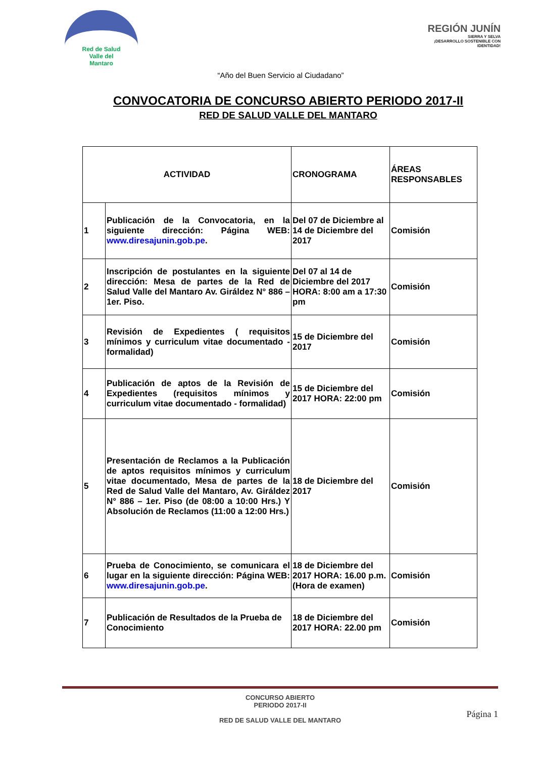Red de Salud
Valle del
Mantaro
REGIÓN JUNÍN
SIERRA Y SELVA
¡DESARROLLO SOSTENIBLE CON IDENTIDAD!
“Año del Buen Servicio al Ciudadano”
CONVOCATORIA DE CONCURSO ABIERTO PERIODO 2017-II
RED DE SALUD VALLE DEL MANTARO
| ACTIVIDAD | | CRONOGRAMA | ÁREAS RESPONSABLES |
| --- | --- | --- | --- |
| 1 | Publicación de la Convocatoria, en la siguiente dirección: Página WEB: www.diresajunin.gob.pe . | Del 07 de Diciembre al 14 de Diciembre del 2017 | Comisión |
| 2 | Inscripción de postulantes en la siguiente dirección: Mesa de partes de la Red de Salud Valle del Mantaro Av. Giráldez N° 886 – 1er. Piso. | Del 07 al 14 de Diciembre del 2017 HORA: 8:00 am a 17:30 pm | Comisión |
| 3 | Revisión de Expedientes ( requisitos mínimos y curriculum vitae documentado - formalidad) | 15 de Diciembre del 2017 | Comisión |
| 4 | Publicación de aptos de la Revisión de Expedientes (requisitos mínimos y curriculum vitae documentado - formalidad) | 15 de Diciembre del 2017 HORA: 22:00 pm | Comisión |
| 5 | Presentación de Reclamos a la Publicación de aptos requisitos mínimos y curriculum vitae documentado, Mesa de partes de la Red de Salud Valle del Mantaro, Av. Giráldez N° 886 – 1er. Piso (de 08:00 a 10:00 Hrs.) Y Absolución de Reclamos (11:00 a 12:00 Hrs.) | 18 de Diciembre del 2017 | Comisión |
| 6 | Prueba de Conocimiento, se comunicara el lugar en la siguiente dirección: Página WEB: www.diresajunin.gob.pe . | 18 de Diciembre del 2017 HORA: 16.00 p.m. (Hora de examen) | Comisión |
| 7 | Publicación de Resultados de la Prueba de Conocimiento | 18 de Diciembre del 2017 HORA: 22.00 pm | Comisión |
CONCURSO ABIERTO
PERIODO 2017-II
RED DE SALUD VALLE DEL MANTARO
Página 1